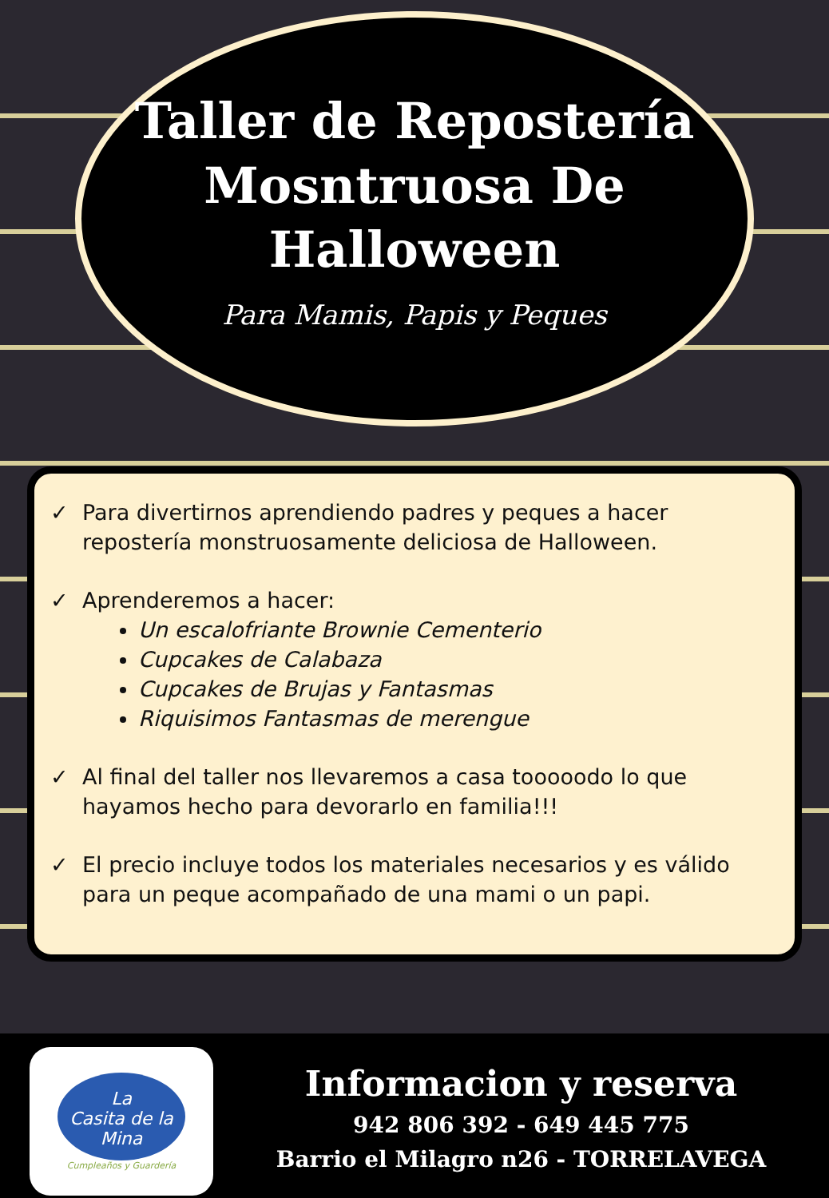Taller de Repostería
Mosntruosa De Halloween
Para Mamis, Papis y Peques
✓ Para divertirnos aprendiendo padres y peques a hacer repostería monstruosamente deliciosa de Halloween.
✓ Aprenderemos a hacer:
Un escalofriante Brownie Cementerio
Cupcakes de Calabaza
Cupcakes de Brujas y Fantasmas
Riquisimos Fantasmas de merengue
✓ Al final del taller nos llevaremos a casa tooooodo lo que hayamos hecho para devorarlo en familia!!!
✓ El precio incluye todos los materiales necesarios y es válido para un peque acompañado de una mami o un papi.
La
Casita de la Mina
Cumpleaños y Guardería
Informacion y reserva
942 806 392 - 649 445 775
Barrio el Milagro n26 - TORRELAVEGA